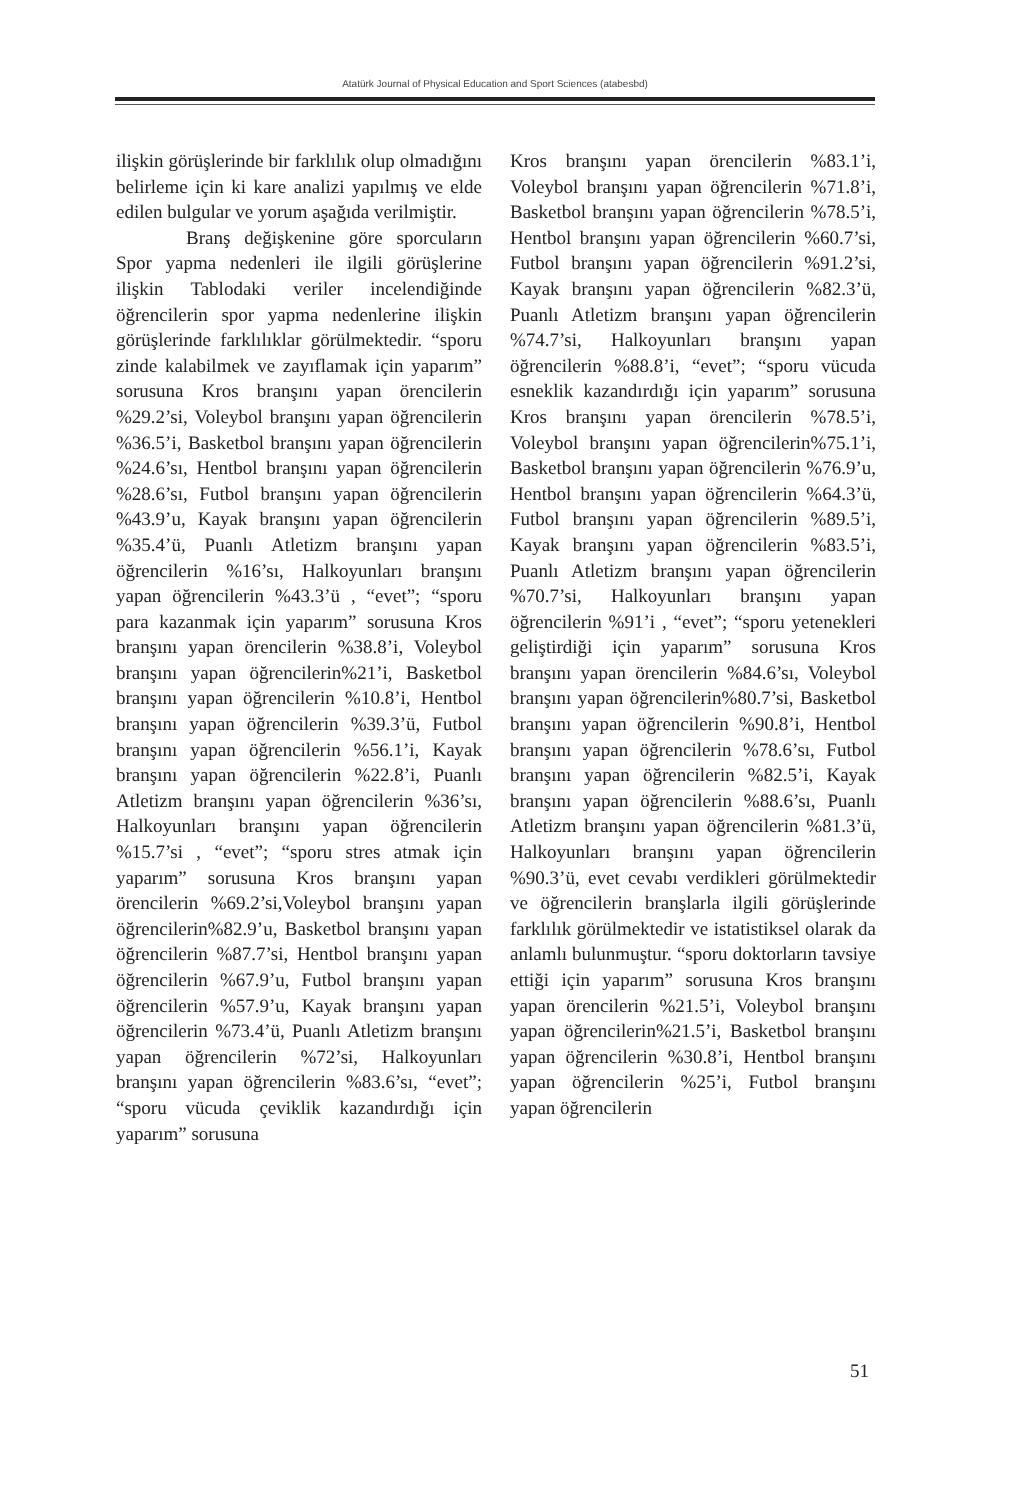Atatürk Journal of Physical Education and Sport Sciences (atabesbd)
ilişkin görüşlerinde bir farklılık olup olmadığını belirleme için ki kare analizi yapılmış ve elde edilen bulgular ve yorum aşağıda verilmiştir.
Branş değişkenine göre sporcuların Spor yapma nedenleri ile ilgili görüşlerine ilişkin Tablodaki veriler incelendiğinde öğrencilerin spor yapma nedenlerine ilişkin görüşlerinde farklılıklar görülmektedir. “sporu zinde kalabilmek ve zayıflamak için yaparım” sorusuna Kros branşını yapan örencilerin %29.2’si, Voleybol branşını yapan öğrencilerin %36.5’i, Basketbol branşını yapan öğrencilerin %24.6’sı, Hentbol branşını yapan öğrencilerin %28.6’sı, Futbol branşını yapan öğrencilerin %43.9’u, Kayak branşını yapan öğrencilerin %35.4’ü, Puanlı Atletizm branşını yapan öğrencilerin %16’sı, Halkoyunları branşını yapan öğrencilerin %43.3’ü , “evet”; “sporu para kazanmak için yaparım” sorusuna Kros branşını yapan örencilerin %38.8’i, Voleybol branşını yapan öğrencilerin%21’i, Basketbol branşını yapan öğrencilerin %10.8’i, Hentbol branşını yapan öğrencilerin %39.3’ü, Futbol branşını yapan öğrencilerin %56.1’i, Kayak branşını yapan öğrencilerin %22.8’i, Puanlı Atletizm branşını yapan öğrencilerin %36’sı, Halkoyunları branşını yapan öğrencilerin %15.7’si , “evet”; “sporu stres atmak için yaparım” sorusuna Kros branşını yapan örencilerin %69.2’si,Voleybol branşını yapan öğrencilerin%82.9’u, Basketbol branşını yapan öğrencilerin %87.7’si, Hentbol branşını yapan öğrencilerin %67.9’u, Futbol branşını yapan öğrencilerin %57.9’u, Kayak branşını yapan öğrencilerin %73.4’ü, Puanlı Atletizm branşını yapan öğrencilerin %72’si, Halkoyunları branşını yapan öğrencilerin %83.6’sı, “evet”; “sporu vücuda çeviklik kazandırdığı için yaparım” sorusuna
Kros branşını yapan örencilerin %83.1’i, Voleybol branşını yapan öğrencilerin %71.8’i, Basketbol branşını yapan öğrencilerin %78.5’i, Hentbol branşını yapan öğrencilerin %60.7’si, Futbol branşını yapan öğrencilerin %91.2’si, Kayak branşını yapan öğrencilerin %82.3’ü, Puanlı Atletizm branşını yapan öğrencilerin %74.7’si, Halkoyunları branşını yapan öğrencilerin %88.8’i, “evet”; “sporu vücuda esneklik kazandırdığı için yaparım” sorusuna Kros branşını yapan örencilerin %78.5’i, Voleybol branşını yapan öğrencilerin%75.1’i, Basketbol branşını yapan öğrencilerin %76.9’u, Hentbol branşını yapan öğrencilerin %64.3’ü, Futbol branşını yapan öğrencilerin %89.5’i, Kayak branşını yapan öğrencilerin %83.5’i, Puanlı Atletizm branşını yapan öğrencilerin %70.7’si, Halkoyunları branşını yapan öğrencilerin %91’i , “evet”; “sporu yetenekleri geliştirdiği için yaparım” sorusuna Kros branşını yapan örencilerin %84.6’sı, Voleybol branşını yapan öğrencilerin%80.7’si, Basketbol branşını yapan öğrencilerin %90.8’i, Hentbol branşını yapan öğrencilerin %78.6’sı, Futbol branşını yapan öğrencilerin %82.5’i, Kayak branşını yapan öğrencilerin %88.6’sı, Puanlı Atletizm branşını yapan öğrencilerin %81.3’ü, Halkoyunları branşını yapan öğrencilerin %90.3’ü, evet cevabı verdikleri görülmektedir ve öğrencilerin branşlarla ilgili görüşlerinde farklılık görülmektedir ve istatistiksel olarak da anlamlı bulunmuştur. “sporu doktorların tavsiye ettiği için yaparım” sorusuna Kros branşını yapan örencilerin %21.5’i, Voleybol branşını yapan öğrencilerin%21.5’i, Basketbol branşını yapan öğrencilerin %30.8’i, Hentbol branşını yapan öğrencilerin %25’i, Futbol branşını yapan öğrencilerin
51